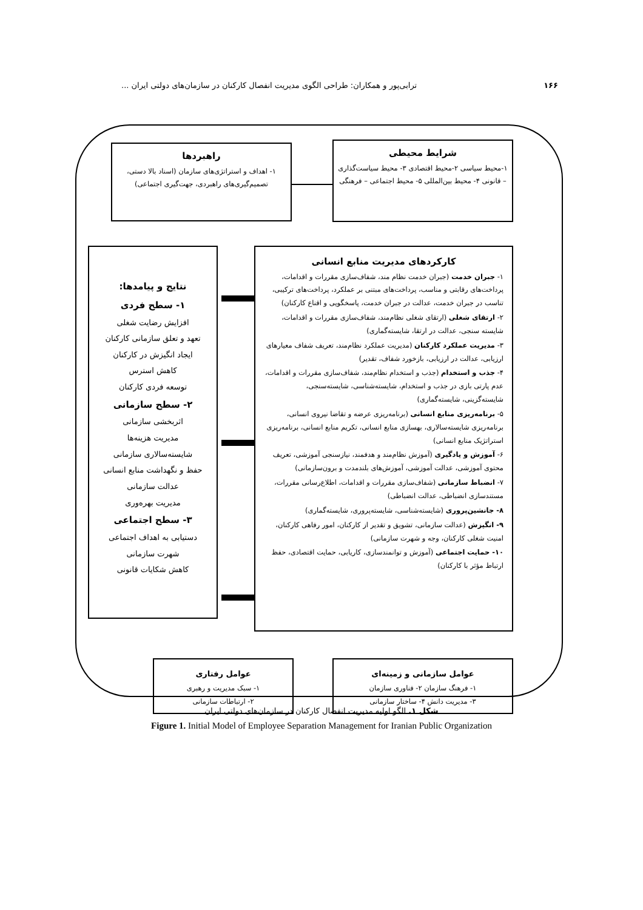۱۶۶ ترابی‌پور و همکاران: طراحی الگوی مدیریت انفصال کارکنان در سازمان‌های دولتی ایران ...
شرایط محیطی
۱-محیط سیاسی ۲-محیط اقتصادی ۳- محیط سیاست‌گذاری – قانونی ۴- محیط بین‌المللی ۵- محیط اجتماعی – فرهنگی
راهبردها
۱- اهداف و استراتژی‌های سازمان (اسناد بالا دستی، تصمیم‌گیری‌های راهبردی، جهت‌گیری اجتماعی)
کارکردهای مدیریت منابع انسانی
۱- جبران خدمت (جبران خدمت نظام مند، شفاف‌سازی مقررات و اقدامات، پرداخت‌های رقابتی و مناسب، پرداخت‌های مبتنی بر عملکرد، پرداخت‌های ترکیبی، تناسب در جبران خدمت، عدالت در جبران خدمت، پاسخگویی و اقناع کارکنان)
۲- ارتقای شغلی (ارتقای شغلی نظام‌مند، شفاف‌سازی مقررات و اقدامات، شایسته سنجی، عدالت در ارتقا، شایسته‌گماری)
۳- مدیریت عملکرد کارکنان (مدیریت عملکرد نظام‌مند، تعریف شفاف معیارهای ارزیابی، عدالت در ارزیابی، بازخورد شفاف، تقدیر)
۴- جذب و استخدام (جذب و استخدام نظام‌مند، شفاف‌سازی مقررات و اقدامات، عدم پارتی بازی در جذب و استخدام، شایسته‌شناسی، شایسته‌سنجی، شایسته‌گزینی، شایسته‌گماری)
۵- برنامه‌ریزی منابع انسانی (برنامه‌ریزی عرضه و تقاضا نیروی انسانی، برنامه‌ریزی شایسته‌سالاری، بهسازی منابع انسانی، تکریم منابع انسانی، برنامه‌ریزی استراتژیک منابع انسانی)
۶- آموزش و یادگیری (آموزش نظام‌مند و هدفمند، نیازسنجی آموزشی، تعریف محتوی آموزشی، عدالت آموزشی، آموزش‌های بلندمدت و برون‌سازمانی)
۷- انضباط سازمانی (شفاف‌سازی مقررات و اقدامات، اطلاع‌رسانی مقررات، مستندسازی انضباطی، عدالت انضباطی)
۸- جانشین‌پروری (شایسته‌شناسی، شایسته‌پروری، شایسته‌گماری)
۹- انگیزش (عدالت سازمانی، تشویق و تقدیر از کارکنان، امور رفاهی کارکنان، امنیت شغلی کارکنان، وجه و شهرت سازمانی)
۱۰- حمایت اجتماعی (آموزش و توانمندسازی، کاریابی، حمایت اقتصادی، حفظ ارتباط مؤثر با کارکنان)
نتایج و پیامدها:
۱- سطح فردی
افزایش رضایت شغلی
تعهد و تعلق سازمانی کارکنان
ایجاد انگیزش در کارکنان
کاهش استرس
توسعه فردی کارکنان
۲- سطح سازمانی
اثربخشی سازمانی
مدیریت هزینه‌ها
شایسته‌سالاری سازمانی
حفظ و نگهداشت منابع انسانی
عدالت سازمانی
مدیریت بهره‌وری
۳- سطح اجتماعی
دستیابی به اهداف اجتماعی
شهرت سازمانی
کاهش شکایات قانونی
عوامل سازمانی و زمینه‌ای
۱- فرهنگ سازمان ۲- فناوری سازمان
۳- مدیریت دانش ۴- ساختار سازمانی
عوامل رفتاری
۱- سبک مدیریت و رهبری
۲- ارتباطات سازمانی
شکل ۱. الگو اولیه مدیریت انفصال کارکنان در سازمان‌های دولتی ایران
Figure 1. Initial Model of Employee Separation Management for Iranian Public Organization